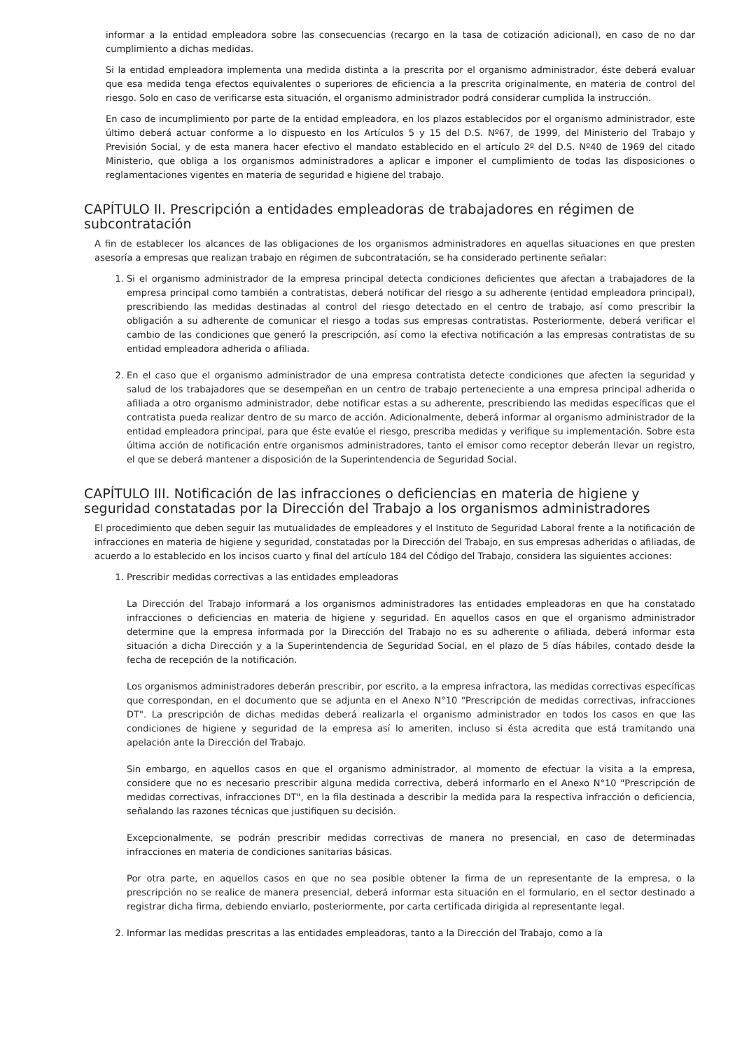informar a la entidad empleadora sobre las consecuencias (recargo en la tasa de cotización adicional), en caso de no dar cumplimiento a dichas medidas.
Si la entidad empleadora implementa una medida distinta a la prescrita por el organismo administrador, éste deberá evaluar que esa medida tenga efectos equivalentes o superiores de eficiencia a la prescrita originalmente, en materia de control del riesgo. Solo en caso de verificarse esta situación, el organismo administrador podrá considerar cumplida la instrucción.
En caso de incumplimiento por parte de la entidad empleadora, en los plazos establecidos por el organismo administrador, este último deberá actuar conforme a lo dispuesto en los Artículos 5 y 15 del D.S. Nº67, de 1999, del Ministerio del Trabajo y Previsión Social, y de esta manera hacer efectivo el mandato establecido en el artículo 2º del D.S. Nº40 de 1969 del citado Ministerio, que obliga a los organismos administradores a aplicar e imponer el cumplimiento de todas las disposiciones o reglamentaciones vigentes en materia de seguridad e higiene del trabajo.
CAPÍTULO II. Prescripción a entidades empleadoras de trabajadores en régimen de subcontratación
A fin de establecer los alcances de las obligaciones de los organismos administradores en aquellas situaciones en que presten asesoría a empresas que realizan trabajo en régimen de subcontratación, se ha considerado pertinente señalar:
1. Si el organismo administrador de la empresa principal detecta condiciones deficientes que afectan a trabajadores de la empresa principal como también a contratistas, deberá notificar del riesgo a su adherente (entidad empleadora principal), prescribiendo las medidas destinadas al control del riesgo detectado en el centro de trabajo, así como prescribir la obligación a su adherente de comunicar el riesgo a todas sus empresas contratistas. Posteriormente, deberá verificar el cambio de las condiciones que generó la prescripción, así como la efectiva notificación a las empresas contratistas de su entidad empleadora adherida o afiliada.
2. En el caso que el organismo administrador de una empresa contratista detecte condiciones que afecten la seguridad y salud de los trabajadores que se desempeñan en un centro de trabajo perteneciente a una empresa principal adherida o afiliada a otro organismo administrador, debe notificar estas a su adherente, prescribiendo las medidas específicas que el contratista pueda realizar dentro de su marco de acción. Adicionalmente, deberá informar al organismo administrador de la entidad empleadora principal, para que éste evalúe el riesgo, prescriba medidas y verifique su implementación. Sobre esta última acción de notificación entre organismos administradores, tanto el emisor como receptor deberán llevar un registro, el que se deberá mantener a disposición de la Superintendencia de Seguridad Social.
CAPÍTULO III. Notificación de las infracciones o deficiencias en materia de higiene y seguridad constatadas por la Dirección del Trabajo a los organismos administradores
El procedimiento que deben seguir las mutualidades de empleadores y el Instituto de Seguridad Laboral frente a la notificación de infracciones en materia de higiene y seguridad, constatadas por la Dirección del Trabajo, en sus empresas adheridas o afiliadas, de acuerdo a lo establecido en los incisos cuarto y final del artículo 184 del Código del Trabajo, considera las siguientes acciones:
1. Prescribir medidas correctivas a las entidades empleadoras
La Dirección del Trabajo informará a los organismos administradores las entidades empleadoras en que ha constatado infracciones o deficiencias en materia de higiene y seguridad. En aquellos casos en que el organismo administrador determine que la empresa informada por la Dirección del Trabajo no es su adherente o afiliada, deberá informar esta situación a dicha Dirección y a la Superintendencia de Seguridad Social, en el plazo de 5 días hábiles, contado desde la fecha de recepción de la notificación.
Los organismos administradores deberán prescribir, por escrito, a la empresa infractora, las medidas correctivas específicas que correspondan, en el documento que se adjunta en el Anexo N°10 "Prescripción de medidas correctivas, infracciones DT". La prescripción de dichas medidas deberá realizarla el organismo administrador en todos los casos en que las condiciones de higiene y seguridad de la empresa así lo ameriten, incluso si ésta acredita que está tramitando una apelación ante la Dirección del Trabajo.
Sin embargo, en aquellos casos en que el organismo administrador, al momento de efectuar la visita a la empresa, considere que no es necesario prescribir alguna medida correctiva, deberá informarlo en el Anexo N°10 "Prescripción de medidas correctivas, infracciones DT", en la fila destinada a describir la medida para la respectiva infracción o deficiencia, señalando las razones técnicas que justifiquen su decisión.
Excepcionalmente, se podrán prescribir medidas correctivas de manera no presencial, en caso de determinadas infracciones en materia de condiciones sanitarias básicas.
Por otra parte, en aquellos casos en que no sea posible obtener la firma de un representante de la empresa, o la prescripción no se realice de manera presencial, deberá informar esta situación en el formulario, en el sector destinado a registrar dicha firma, debiendo enviarlo, posteriormente, por carta certificada dirigida al representante legal.
2. Informar las medidas prescritas a las entidades empleadoras, tanto a la Dirección del Trabajo, como a la